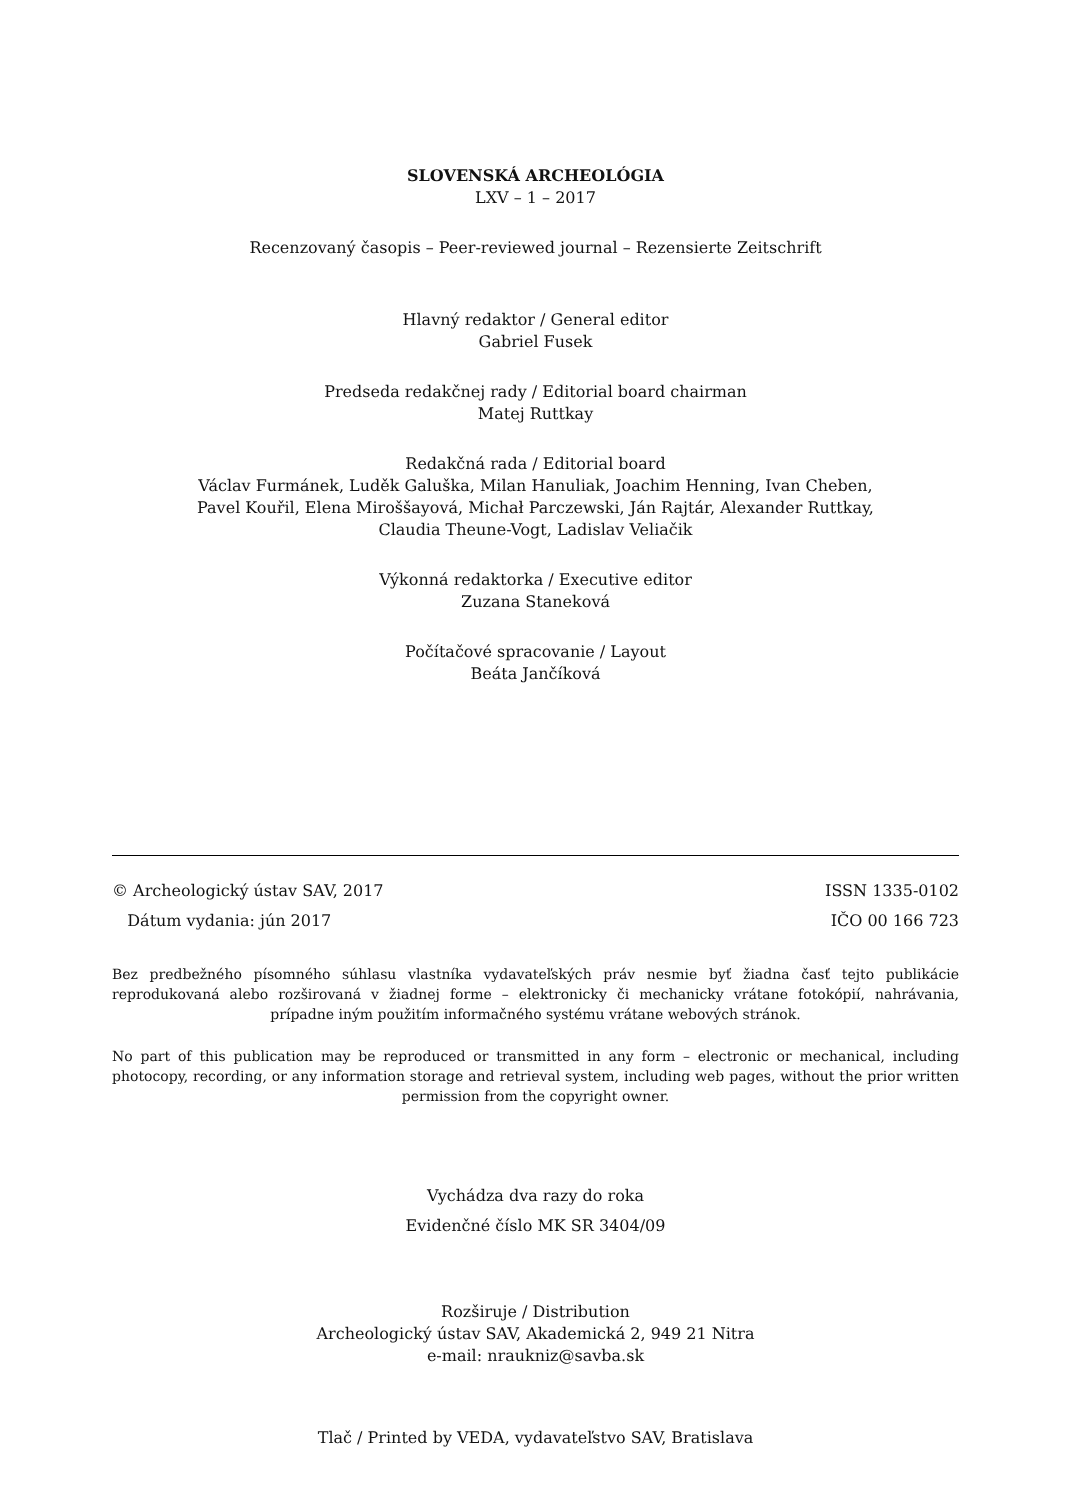SLOVENSKÁ ARCHEOLÓGIA
LXV – 1 – 2017
Recenzovaný časopis – Peer-reviewed journal – Rezensierte Zeitschrift
Hlavný redaktor / General editor
Gabriel Fusek
Predseda redakčnej rady / Editorial board chairman
Matej Ruttkay
Redakčná rada / Editorial board
Václav Furmánek, Luděk Galuška, Milan Hanuliak, Joachim Henning, Ivan Cheben,
Pavel Kouřil, Elena Miroššayová, Michał Parczewski, Ján Rajtár, Alexander Ruttkay,
Claudia Theune-Vogt, Ladislav Veliačik
Výkonná redaktorka / Executive editor
Zuzana Staneková
Počítačové spracovanie / Layout
Beáta Jančíková
© Archeologický ústav SAV, 2017 ISSN 1335-0102
Dátum vydania: jún 2017 IČO 00 166 723
Bez predbežného písomného súhlasu vlastníka vydavateľských práv nesmie byť žiadna časť tejto publikácie reprodukovaná alebo rozširovaná v žiadnej forme – elektronicky či mechanicky vrátane fotokópií, nahrávania, prípadne iným použitím informačného systému vrátane webových stránok.
No part of this publication may be reproduced or transmitted in any form – electronic or mechanical, including photocopy, recording, or any information storage and retrieval system, including web pages, without the prior written permission from the copyright owner.
Vychádza dva razy do roka
Evidenčné číslo MK SR 3404/09
Rozširuje / Distribution
Archeologický ústav SAV, Akademická 2, 949 21 Nitra
e-mail: nraukniz@savba.sk
Tlač / Printed by VEDA, vydavateľstvo SAV, Bratislava